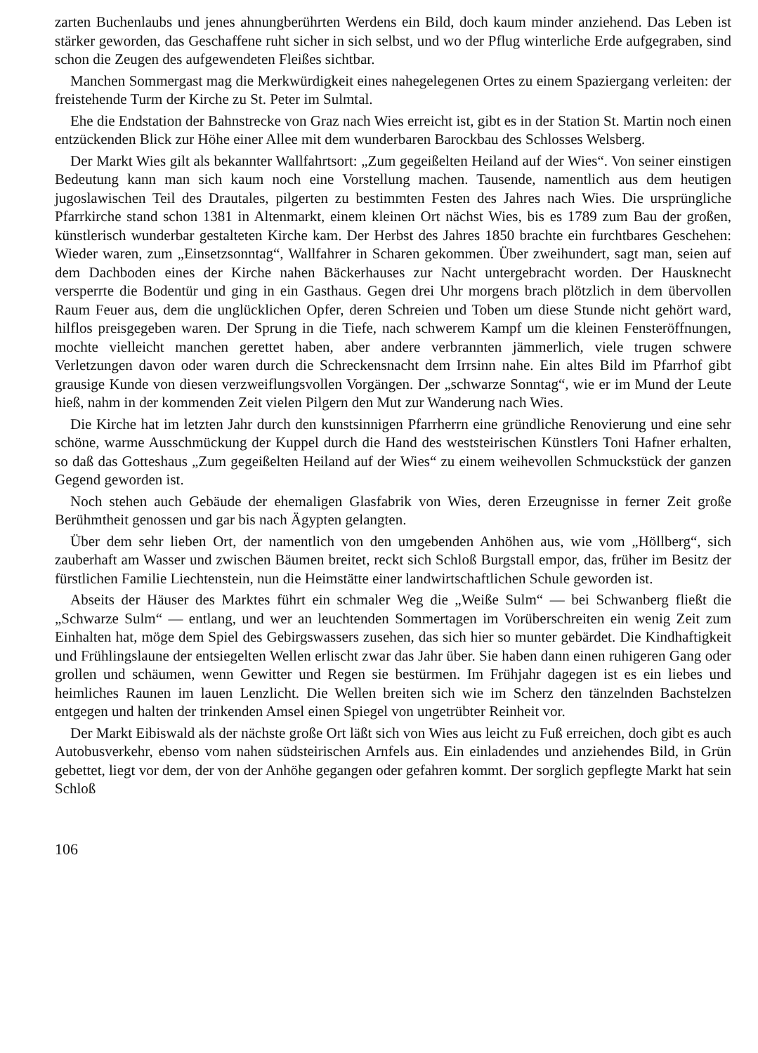zarten Buchenlaubs und jenes ahnungberührten Werdens ein Bild, doch kaum minder anziehend. Das Leben ist stärker geworden, das Geschaffene ruht sicher in sich selbst, und wo der Pflug winterliche Erde aufgegraben, sind schon die Zeugen des aufgewendeten Fleißes sichtbar.
Manchen Sommergast mag die Merkwürdigkeit eines nahegelegenen Ortes zu einem Spaziergang verleiten: der freistehende Turm der Kirche zu St. Peter im Sulmtal.
Ehe die Endstation der Bahnstrecke von Graz nach Wies erreicht ist, gibt es in der Station St. Martin noch einen entzückenden Blick zur Höhe einer Allee mit dem wunderbaren Barockbau des Schlosses Welsberg.
Der Markt Wies gilt als bekannter Wallfahrtsort: „Zum gegeißelten Heiland auf der Wies“. Von seiner einstigen Bedeutung kann man sich kaum noch eine Vorstellung machen. Tausende, namentlich aus dem heutigen jugoslawischen Teil des Drautales, pilgerten zu bestimmten Festen des Jahres nach Wies. Die ursprüngliche Pfarrkirche stand schon 1381 in Altenmarkt, einem kleinen Ort nächst Wies, bis es 1789 zum Bau der großen, künstlerisch wunderbar gestalteten Kirche kam. Der Herbst des Jahres 1850 brachte ein furchtbares Geschehen: Wieder waren, zum „Einsetzsonntag“, Wallfahrer in Scharen gekommen. Über zweihundert, sagt man, seien auf dem Dachboden eines der Kirche nahen Bäckerhauses zur Nacht untergebracht worden. Der Hausknecht versperrte die Bodentür und ging in ein Gasthaus. Gegen drei Uhr morgens brach plötzlich in dem übervollen Raum Feuer aus, dem die unglücklichen Opfer, deren Schreien und Toben um diese Stunde nicht gehört ward, hilflos preisgegeben waren. Der Sprung in die Tiefe, nach schwerem Kampf um die kleinen Fensteröffnungen, mochte vielleicht manchen gerettet haben, aber andere verbrannten jämmerlich, viele trugen schwere Verletzungen davon oder waren durch die Schreckensnacht dem Irrsinn nahe. Ein altes Bild im Pfarrhof gibt grausige Kunde von diesen verzweiflungsvollen Vorgängen. Der „schwarze Sonntag“, wie er im Mund der Leute hieß, nahm in der kommenden Zeit vielen Pilgern den Mut zur Wanderung nach Wies.
Die Kirche hat im letzten Jahr durch den kunstsinnigen Pfarrherrn eine gründliche Renovierung und eine sehr schöne, warme Ausschmückung der Kuppel durch die Hand des weststeirischen Künstlers Toni Hafner erhalten, so daß das Gotteshaus „Zum gegeißelten Heiland auf der Wies“ zu einem weihevollen Schmuckstück der ganzen Gegend geworden ist.
Noch stehen auch Gebäude der ehemaligen Glasfabrik von Wies, deren Erzeugnisse in ferner Zeit große Berühmtheit genossen und gar bis nach Ägypten gelangten.
Über dem sehr lieben Ort, der namentlich von den umgebenden Anhöhen aus, wie vom „Höllberg“, sich zauberhaft am Wasser und zwischen Bäumen breitet, reckt sich Schloß Burgstall empor, das, früher im Besitz der fürstlichen Familie Liechtenstein, nun die Heimstätte einer landwirtschaftlichen Schule geworden ist.
Abseits der Häuser des Marktes führt ein schmaler Weg die „Weiße Sulm“ — bei Schwanberg fließt die „Schwarze Sulm“ — entlang, und wer an leuchtenden Sommertagen im Vorüberschreiten ein wenig Zeit zum Einhalten hat, möge dem Spiel des Gebirgswassers zusehen, das sich hier so munter gebärdet. Die Kindhaftigkeit und Frühlingslaune der entsiegelten Wellen erlischt zwar das Jahr über. Sie haben dann einen ruhigeren Gang oder grollen und schäumen, wenn Gewitter und Regen sie bestürmen. Im Frühjahr dagegen ist es ein liebes und heimliches Raunen im lauen Lenzlicht. Die Wellen breiten sich wie im Scherz den tänzelnden Bachstelzen entgegen und halten der trinkenden Amsel einen Spiegel von ungetrübter Reinheit vor.
Der Markt Eibiswald als der nächste große Ort läßt sich von Wies aus leicht zu Fuß erreichen, doch gibt es auch Autobusverkehr, ebenso vom nahen südsteirischen Arnfels aus. Ein einladendes und anziehendes Bild, in Grün gebettet, liegt vor dem, der von der Anhöhe gegangen oder gefahren kommt. Der sorglich gepflegte Markt hat sein Schloß
106